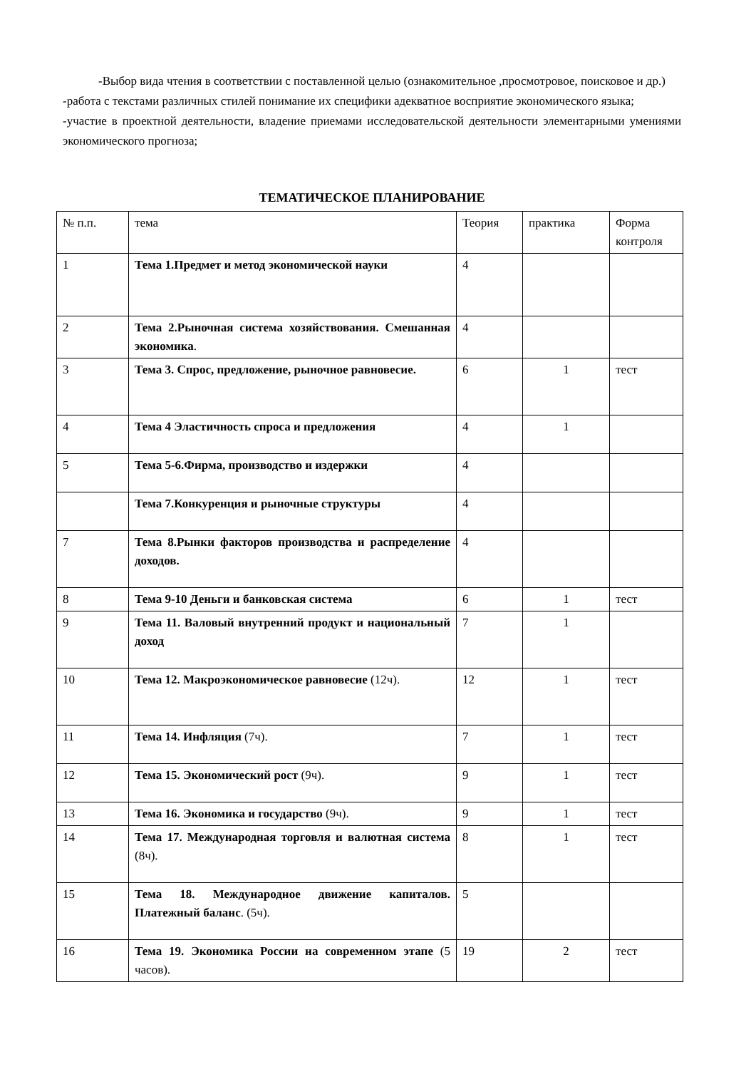-Выбор вида чтения в соответствии с поставленной целью (ознакомительное ,просмотровое, поисковое и др.)
-работа с текстами различных стилей понимание их специфики адекватное восприятие экономического языка;
-участие в проектной деятельности, владение приемами исследовательской деятельности элементарными умениями экономического прогноза;
ТЕМАТИЧЕСКОЕ ПЛАНИРОВАНИЕ
| № п.п. | тема | Теория | практика | Форма контроля |
| 1 | Тема 1.Предмет и метод экономической науки | 4 | | |
| 2 | Тема 2.Рыночная система хозяйствования. Смешанная экономика . | 4 | | |
| 3 | Тема 3. Спрос, предложение, рыночное равновесие. | 6 | 1 | тест |
| 4 | Тема 4 Эластичность спроса и предложения | 4 | 1 | |
| 5 | Тема 5-6.Фирма, производство и издержки | 4 | | |
| | Тема 7.Конкуренция и рыночные структуры | 4 | | |
| 7 | Тема 8.Рынки факторов производства и распределение доходов. | 4 | | |
| 8 | Тема 9-10 Деньги и банковская система | 6 | 1 | тест |
| 9 | Тема 11. Валовый внутренний продукт и национальный доход | 7 | 1 | |
| 10 | Тема 12. Макроэкономическое равновесие (12ч). | 12 | 1 | тест |
| 11 | Тема 14. Инфляция (7ч). | 7 | 1 | тест |
| 12 | Тема 15. Экономический рост (9ч). | 9 | 1 | тест |
| 13 | Тема 16. Экономика и государство (9ч). | 9 | 1 | тест |
| 14 | Тема 17. Международная торговля и валютная система (8ч). | 8 | 1 | тест |
| 15 | Тема 18. Международное движение капиталов. Платежный баланс . (5ч). | 5 | | |
| 16 | Тема 19. Экономика России на современном этапе (5 часов). | 19 | 2 | тест |